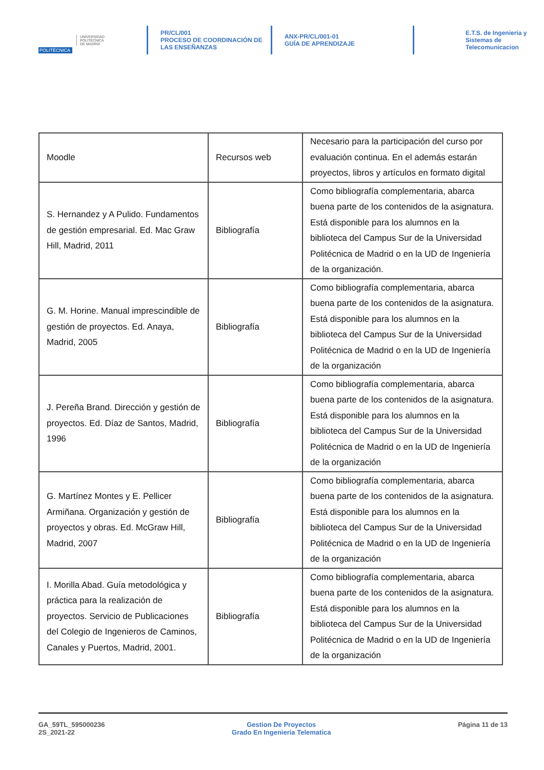POLITÉCNICA
UNIVERSIDAD
POLITÉCNICA
DE MADRID
PR/CL/001
PROCESO DE COORDINACIÓN DE
LAS ENSEÑANZAS
ANX-PR/CL/001-01
GUÍA DE APRENDIZAJE
E.T.S. de Ingenieria y
Sistemas de
Telecomunicacion
| Moodle | Recursos web | Necesario para la participación del curso por evaluación continua. En el además estarán proyectos, libros y artículos en formato digital |
| S. Hernandez y A Pulido. Fundamentos de gestión empresarial. Ed. Mac Graw Hill, Madrid, 2011 | Bibliografía | Como bibliografía complementaria, abarca buena parte de los contenidos de la asignatura. Está disponible para los alumnos en la biblioteca del Campus Sur de la Universidad Politécnica de Madrid o en la UD de Ingeniería de la organización. |
| G. M. Horine. Manual imprescindible de gestión de proyectos. Ed. Anaya, Madrid, 2005 | Bibliografía | Como bibliografía complementaria, abarca buena parte de los contenidos de la asignatura. Está disponible para los alumnos en la biblioteca del Campus Sur de la Universidad Politécnica de Madrid o en la UD de Ingeniería de la organización |
| J. Pereña Brand. Dirección y gestión de proyectos. Ed. Díaz de Santos, Madrid, 1996 | Bibliografía | Como bibliografía complementaria, abarca buena parte de los contenidos de la asignatura. Está disponible para los alumnos en la biblioteca del Campus Sur de la Universidad Politécnica de Madrid o en la UD de Ingeniería de la organización |
| G. Martínez Montes y E. Pellicer Armiñana. Organización y gestión de proyectos y obras. Ed. McGraw Hill, Madrid, 2007 | Bibliografía | Como bibliografía complementaria, abarca buena parte de los contenidos de la asignatura. Está disponible para los alumnos en la biblioteca del Campus Sur de la Universidad Politécnica de Madrid o en la UD de Ingeniería de la organización |
| I. Morilla Abad. Guía metodológica y práctica para la realización de proyectos. Servicio de Publicaciones del Colegio de Ingenieros de Caminos, Canales y Puertos, Madrid, 2001. | Bibliografía | Como bibliografía complementaria, abarca buena parte de los contenidos de la asignatura. Está disponible para los alumnos en la biblioteca del Campus Sur de la Universidad Politécnica de Madrid o en la UD de Ingeniería de la organización |
GA_59TL_595000236
2S_2021-22
Gestion De Proyectos
Grado En Ingenieria Telematica
Página 11 de 13